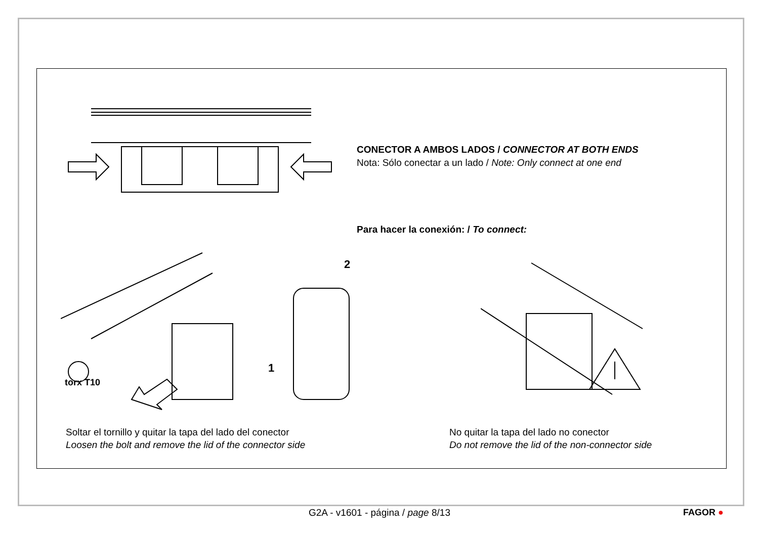CONECTOR A AMBOS LADOS / CONNECTOR AT BOTH ENDS
Nota: Sólo conectar a un lado / Note: Only connect at one end
Para hacer la conexión: / To connect:
torx T10
2
1
Soltar el tornillo y quitar la tapa del lado del conector
Loosen the bolt and remove the lid of the connector side
No quitar la tapa del lado no conector
Do not remove the lid of the non-connector side
G2A - v1601 - página / page 8/13 FAGOR ●